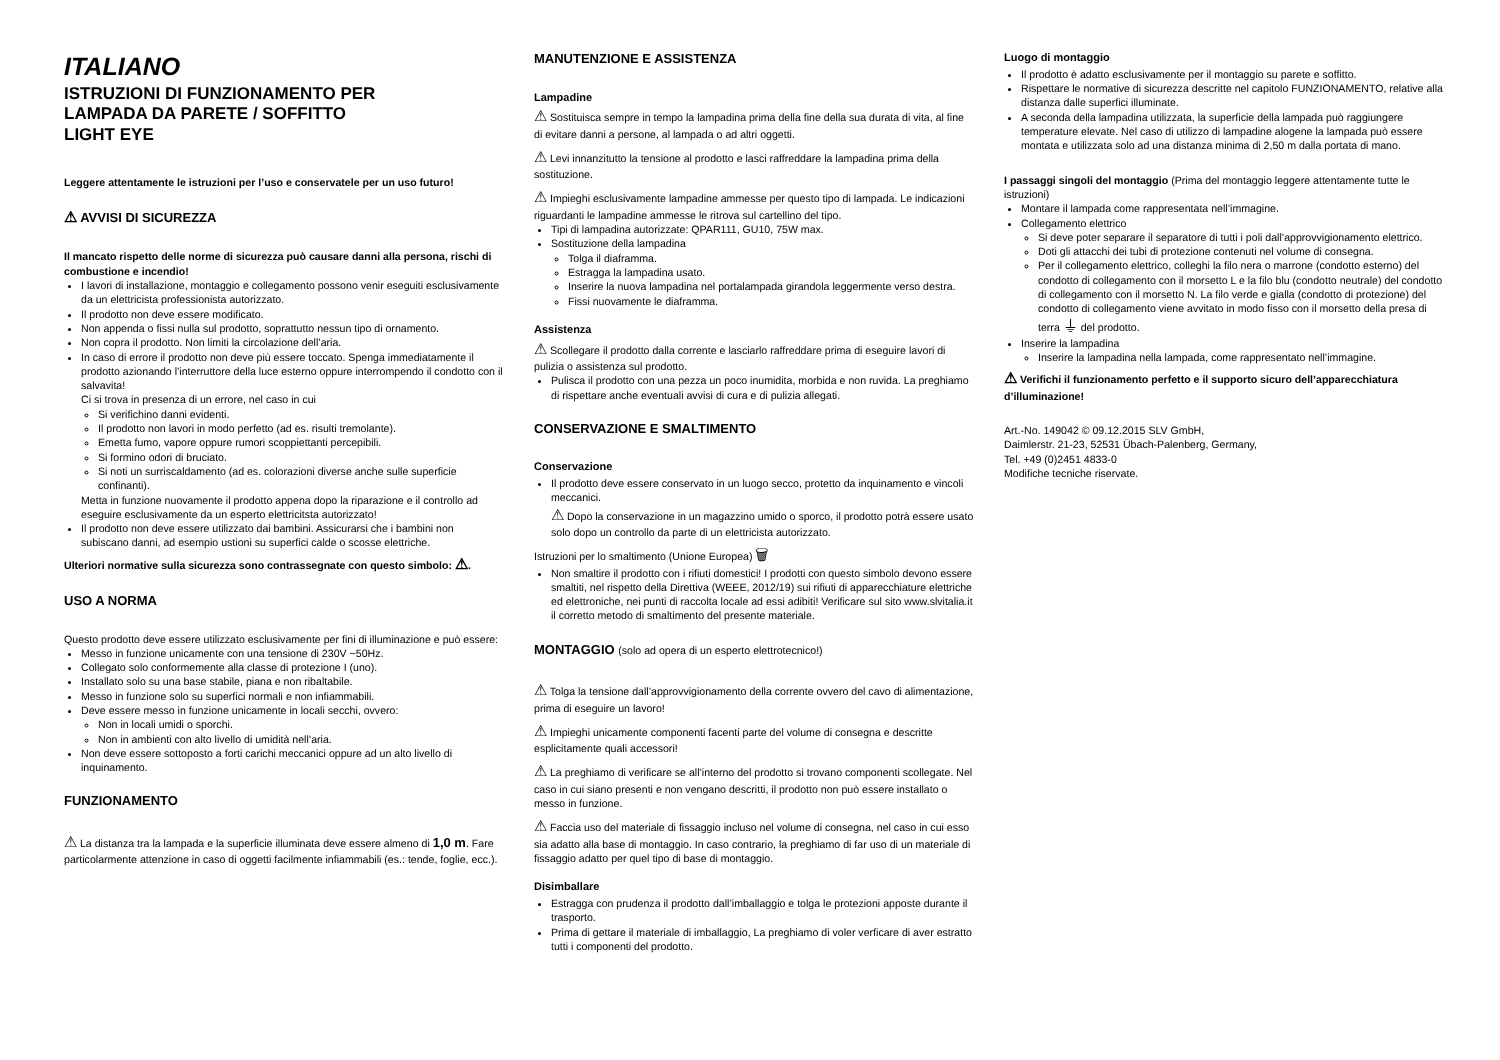ITALIANO
ISTRUZIONI DI FUNZIONAMENTO PER
LAMPADA DA PARETE / SOFFITTO
LIGHT EYE
Leggere attentamente le istruzioni per l’uso e conservatele per un uso futuro!
⚠ AVVISI DI SICUREZZA
Il mancato rispetto delle norme di sicurezza può causare danni alla persona, rischi di combustione e incendio!
I lavori di installazione, montaggio e collegamento possono venir eseguiti esclusivamente da un elettricista professionista autorizzato.
Il prodotto non deve essere modificato.
Non appenda o fissi nulla sul prodotto, soprattutto nessun tipo di ornamento.
Non copra il prodotto. Non limiti la circolazione dell’aria.
In caso di errore il prodotto non deve più essere toccato. Spenga immediatamente il prodotto azionando l’interruttore della luce esterno oppure interrompendo il condotto con il salvavita!
Ci si trova in presenza di un errore, nel caso in cui
Si verifichino danni evidenti.
Il prodotto non lavori in modo perfetto (ad es. risulti tremolante).
Emetta fumo, vapore oppure rumori scoppiettanti percepibili.
Si formino odori di bruciato.
Si noti un surriscaldamento (ad es. colorazioni diverse anche sulle superficie confinanti).
Metta in funzione nuovamente il prodotto appena dopo la riparazione e il controllo ad eseguire esclusivamente da un esperto elettricitsta autorizzato!
Il prodotto non deve essere utilizzato dai bambini. Assicurarsi che i bambini non subiscano danni, ad esempio ustioni su superfici calde o scosse elettriche.
Ulteriori normative sulla sicurezza sono contrassegnate con questo simbolo: ⚠.
USO A NORMA
Questo prodotto deve essere utilizzato esclusivamente per fini di illuminazione e può essere:
Messo in funzione unicamente con una tensione di 230V ~50Hz.
Collegato solo conformemente alla classe di protezione I (uno).
Installato solo su una base stabile, piana e non ribaltabile.
Messo in funzione solo su superfici normali e non infiammabili.
Deve essere messo in funzione unicamente in locali secchi, ovvero:
Non in locali umidi o sporchi.
Non in ambienti con alto livello di umidità nell’aria.
Non deve essere sottoposto a forti carichi meccanici oppure ad un alto livello di inquinamento.
FUNZIONAMENTO
⚠ La distanza tra la lampada e la superficie illuminata deve essere almeno di 1,0 m. Fare particolarmente attenzione in caso di oggetti facilmente infiammabili (es.: tende, foglie, ecc.).
MANUTENZIONE E ASSISTENZA
Lampadine
⚠ Sostituisca sempre in tempo la lampadina prima della fine della sua durata di vita, al fine di evitare danni a persone, al lampada o ad altri oggetti.
⚠ Levi innanzitutto la tensione al prodotto e lasci raffreddare la lampadina prima della sostituzione.
⚠ Impieghi esclusivamente lampadine ammesse per questo tipo di lampada. Le indicazioni riguardanti le lampadine ammesse le ritrova sul cartellino del tipo.
Tipi di lampadina autorizzate: QPAR111, GU10, 75W max.
Sostituzione della lampadina
Tolga il diaframma.
Estragga la lampadina usato.
Inserire la nuova lampadina nel portalampada girandola leggermente verso destra.
Fissi nuovamente le diaframma.
Assistenza
⚠ Scollegare il prodotto dalla corrente e lasciarlo raffreddare prima di eseguire lavori di pulizia o assistenza sul prodotto.
Pulisca il prodotto con una pezza un poco inumidita, morbida e non ruvida. La preghiamo di rispettare anche eventuali avvisi di cura e di pulizia allegati.
CONSERVAZIONE E SMALTIMENTO
Conservazione
Il prodotto deve essere conservato in un luogo secco, protetto da inquinamento e vincoli meccanici.
⚠ Dopo la conservazione in un magazzino umido o sporco, il prodotto potrà essere usato solo dopo un controllo da parte di un elettricista autorizzato.
Istruzioni per lo smaltimento (Unione Europea) 🗑
Non smaltire il prodotto con i rifiuti domestici! I prodotti con questo simbolo devono essere smaltiti, nel rispetto della Direttiva (WEEE, 2012/19) sui rifiuti di apparecchiature elettriche ed elettroniche, nei punti di raccolta locale ad essi adibiti! Verificare sul sito www.slvitalia.it il corretto metodo di smaltimento del presente materiale.
MONTAGGIO (solo ad opera di un esperto elettrotecnico!)
⚠ Tolga la tensione dall’approvvigionamento della corrente ovvero del cavo di alimentazione, prima di eseguire un lavoro!
⚠ Impieghi unicamente componenti facenti parte del volume di consegna e descritte esplicitamente quali accessori!
⚠ La preghiamo di verificare se all’interno del prodotto si trovano componenti scollegate. Nel caso in cui siano presenti e non vengano descritti, il prodotto non può essere installato o messo in funzione.
⚠ Faccia uso del materiale di fissaggio incluso nel volume di consegna, nel caso in cui esso sia adatto alla base di montaggio. In caso contrario, la preghiamo di far uso di un materiale di fissaggio adatto per quel tipo di base di montaggio.
Disimballare
Estragga con prudenza il prodotto dall’imballaggio e tolga le protezioni apposte durante il trasporto.
Prima di gettare il materiale di imballaggio, La preghiamo di voler verficare di aver estratto tutti i componenti del prodotto.
Luogo di montaggio
Il prodotto è adatto esclusivamente per il montaggio su parete e soffitto.
Rispettare le normative di sicurezza descritte nel capitolo FUNZIONAMENTO, relative alla distanza dalle superfici illuminate.
A seconda della lampadina utilizzata, la superficie della lampada può raggiungere temperature elevate. Nel caso di utilizzo di lampadine alogene la lampada può essere montata e utilizzata solo ad una distanza minima di 2,50 m dalla portata di mano.
I passaggi singoli del montaggio (Prima del montaggio leggere attentamente tutte le istruzioni)
Montare il lampada come rappresentata nell’immagine.
Collegamento elettrico
Si deve poter separare il separatore di tutti i poli dall’approvvigionamento elettrico.
Doti gli attacchi dei tubi di protezione contenuti nel volume di consegna.
Per il collegamento elettrico, colleghi la filo nera o marrone (condotto esterno) del condotto di collegamento con il morsetto L e la filo blu (condotto neutrale) del condotto di collegamento con il morsetto N. La filo verde e gialla (condotto di protezione) del condotto di collegamento viene avvitato in modo fisso con il morsetto della presa di terra ⏚ del prodotto.
Inserire la lampadina
Inserire la lampadina nella lampada, come rappresentato nell’immagine.
⚠ Verifichi il funzionamento perfetto e il supporto sicuro dell’apparecchiatura d’illuminazione!
Art.-No. 149042 © 09.12.2015 SLV GmbH,
Daimlerstr. 21-23, 52531 Übach-Palenberg, Germany,
Tel. +49 (0)2451 4833-0
Modifiche tecniche riservate.